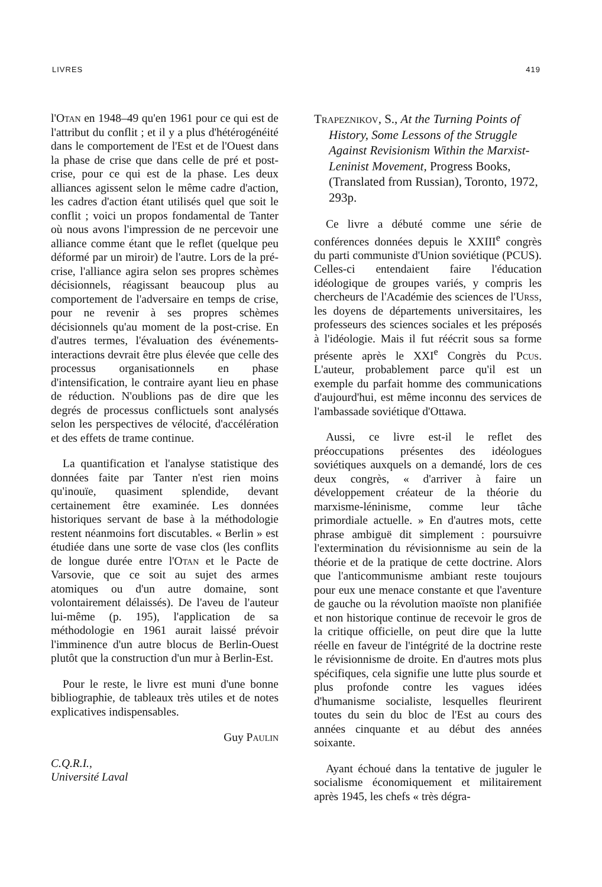LIVRES 419
l'Otan en 1948–49 qu'en 1961 pour ce qui est de l'attribut du conflit ; et il y a plus d'hétérogénéité dans le comportement de l'Est et de l'Ouest dans la phase de crise que dans celle de pré et post-crise, pour ce qui est de la phase. Les deux alliances agissent selon le même cadre d'action, les cadres d'action étant utilisés quel que soit le conflit ; voici un propos fondamental de Tanter où nous avons l'impression de ne percevoir une alliance comme étant que le reflet (quelque peu déformé par un miroir) de l'autre. Lors de la pré-crise, l'alliance agira selon ses propres schèmes décisionnels, réagissant beaucoup plus au comportement de l'adversaire en temps de crise, pour ne revenir à ses propres schèmes décisionnels qu'au moment de la post-crise. En d'autres termes, l'évaluation des événements-interactions devrait être plus élevée que celle des processus organisationnels en phase d'intensification, le contraire ayant lieu en phase de réduction. N'oublions pas de dire que les degrés de processus conflictuels sont analysés selon les perspectives de vélocité, d'accélération et des effets de trame continue.
La quantification et l'analyse statistique des données faite par Tanter n'est rien moins qu'inouïe, quasiment splendide, devant certainement être examinée. Les données historiques servant de base à la méthodologie restent néanmoins fort discutables. « Berlin » est étudiée dans une sorte de vase clos (les conflits de longue durée entre l'Otan et le Pacte de Varsovie, que ce soit au sujet des armes atomiques ou d'un autre domaine, sont volontairement délaissés). De l'aveu de l'auteur lui-même (p. 195), l'application de sa méthodologie en 1961 aurait laissé prévoir l'imminence d'un autre blocus de Berlin-Ouest plutôt que la construction d'un mur à Berlin-Est.
Pour le reste, le livre est muni d'une bonne bibliographie, de tableaux très utiles et de notes explicatives indispensables.
Guy Paulin
C.Q.R.I.,
Université Laval
Trapeznikov, S., At the Turning Points of History, Some Lessons of the Struggle Against Revisionism Within the Marxist-Leninist Movement, Progress Books, (Translated from Russian), Toronto, 1972, 293p.
Ce livre a débuté comme une série de conférences données depuis le XXIII<sup>e</sup> congrès du parti communiste d'Union soviétique (PCUS). Celles-ci entendaient faire l'éducation idéologique de groupes variés, y compris les chercheurs de l'Académie des sciences de l'Urss, les doyens de départements universitaires, les professeurs des sciences sociales et les préposés à l'idéologie. Mais il fut réécrit sous sa forme présente après le XXI<sup>e</sup> Congrès du Pcus. L'auteur, probablement parce qu'il est un exemple du parfait homme des communications d'aujourd'hui, est même inconnu des services de l'ambassade soviétique d'Ottawa.
Aussi, ce livre est-il le reflet des préoccupations présentes des idéologues soviétiques auxquels on a demandé, lors de ces deux congrès, « d'arriver à faire un développement créateur de la théorie du marxisme-léninisme, comme leur tâche primordiale actuelle. » En d'autres mots, cette phrase ambiguë dit simplement : poursuivre l'extermination du révisionnisme au sein de la théorie et de la pratique de cette doctrine. Alors que l'anticommunisme ambiant reste toujours pour eux une menace constante et que l'aventure de gauche ou la révolution maoïste non planifiée et non historique continue de recevoir le gros de la critique officielle, on peut dire que la lutte réelle en faveur de l'intégrité de la doctrine reste le révisionnisme de droite. En d'autres mots plus spécifiques, cela signifie une lutte plus sourde et plus profonde contre les vagues idées d'humanisme socialiste, lesquelles fleurirent toutes du sein du bloc de l'Est au cours des années cinquante et au début des années soixante.
Ayant échoué dans la tentative de juguler le socialisme économiquement et militairement après 1945, les chefs « très dégra-